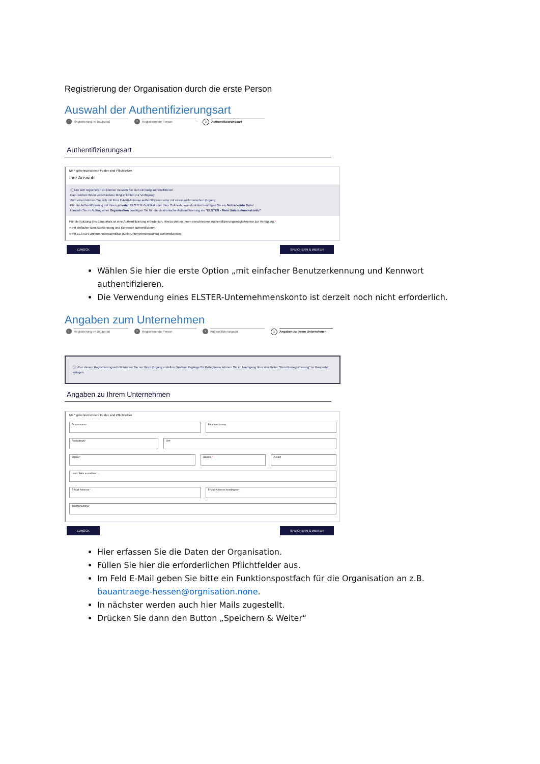Registrierung der Organisation durch die erste Person
Auswahl der Authentifizierungsart
1
Registrierung im Bauportal
2
Registrierende Person
3
Authentifizierungsart
Authentifizierungsart
Mit * gekennzeichnete Felder sind Pflichtfelder
Ihre Auswahl
ⓘ Um sich registrieren zu können müssen Sie sich einmalig authentifizieren.
Dazu stehen Ihnen verschiedene Möglichkeiten zur Verfügung:
Zum einen können Sie sich mit Ihrer E-Mail-Adresse authentifizieren oder mit einem elektronischen Zugang.
Für die Authentifizierung mit Ihrem privaten ELSTER-Zertifikat oder Ihrer Online-Ausweisfunktion benötigen Sie ein Nutzerkonto Bund.
Handeln Sie im Auftrag einer Organisation benötigen Sie für die elektronische Authentifizierung ein "ELSTER - Mein Unternehmenskonto"
Für die Nutzung des Bauportals ist eine Authentifizierung erforderlich. Hierzu stehen Ihnen verschiedene Authentifizierungsmöglichkeiten zur Verfügung.*
○ mit einfacher Benutzerkennung und Kennwort authentifizieren
○ mit ELSTER-Unternehmenszertifikat (Mein Unternehmenskonto) authentifizieren
ZURÜCK SPEICHERN & WEITER
Wählen Sie hier die erste Option „mit einfacher Benutzerkennung und Kennwort authentifizieren.
Die Verwendung eines ELSTER-Unternehmenskonto ist derzeit noch nicht erforderlich.
Angaben zum Unternehmen
1
Registrierung im Bauportal
2
Registrierende Person
3
Authentifizierungsart
4
Angaben zu Ihrem Unternehmen
ⓘ Über diesen Registrierungsschritt können Sie nur Ihren Zugang erstellen. Weitere Zugänge für KollegInnen können Sie im Nachgang über den Reiter "Benutzerregistrierung" im Bauportal anlegen.
Angaben zu Ihrem Unternehmen
Mit * gekennzeichnete Felder sind Pflichtfelder
Firmenname* Bitte leer lassen
Postleitzahl* Ort*
Straße* Hausnr.* Zusatz
Land* Bitte auswählen...
E-Mail-Adresse* E-Mail-Adresse bestätigen*
Telefonnummer
ZURÜCK SPEICHERN & WEITER
Hier erfassen Sie die Daten der Organisation.
Füllen Sie hier die erforderlichen Pflichtfelder aus.
Im Feld E-Mail geben Sie bitte ein Funktionspostfach für die Organisation an z.B. bauantraege-hessen@orgnisation.none.
In nächster werden auch hier Mails zugestellt.
Drücken Sie dann den Button „Speichern & Weiter“